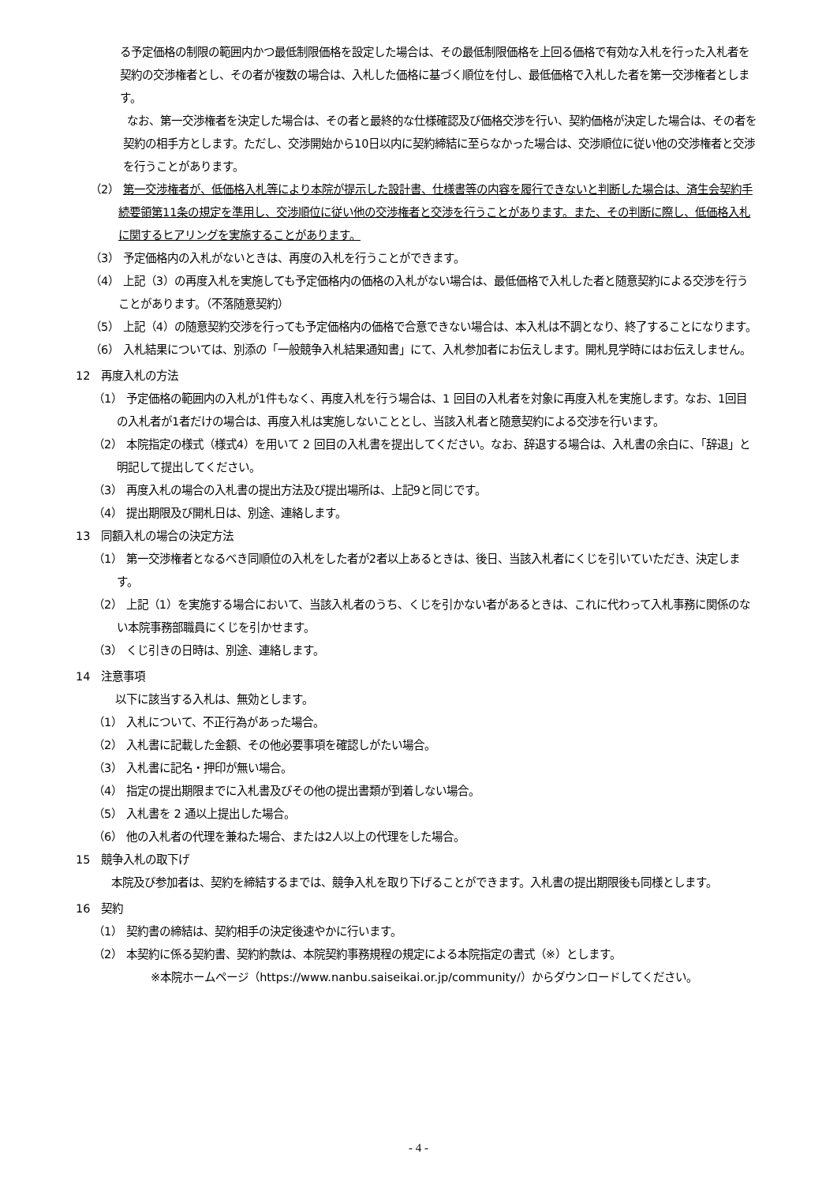る予定価格の制限の範囲内かつ最低制限価格を設定した場合は、その最低制限価格を上回る価格で有効な入札を行った入札者を契約の交渉権者とし、その者が複数の場合は、入札した価格に基づく順位を付し、最低価格で入札した者を第一交渉権者とします。
なお、第一交渉権者を決定した場合は、その者と最終的な仕様確認及び価格交渉を行い、契約価格が決定した場合は、その者を契約の相手方とします。ただし、交渉開始から10日以内に契約締結に至らなかった場合は、交渉順位に従い他の交渉権者と交渉を行うことがあります。
（2） 第一交渉権者が、低価格入札等により本院が提示した設計書、仕様書等の内容を履行できないと判断した場合は、済生会契約手続要領第11条の規定を準用し、交渉順位に従い他の交渉権者と交渉を行うことがあります。また、その判断に際し、低価格入札に関するヒアリングを実施することがあります。
（3） 予定価格内の入札がないときは、再度の入札を行うことができます。
（4） 上記（3）の再度入札を実施しても予定価格内の価格の入札がない場合は、最低価格で入札した者と随意契約による交渉を行うことがあります。（不落随意契約）
（5） 上記（4）の随意契約交渉を行っても予定価格内の価格で合意できない場合は、本入札は不調となり、終了することになります。
（6） 入札結果については、別添の「一般競争入札結果通知書」にて、入札参加者にお伝えします。開札見学時にはお伝えしません。
12　再度入札の方法
（1） 予定価格の範囲内の入札が1件もなく、再度入札を行う場合は、1 回目の入札者を対象に再度入札を実施します。なお、1回目の入札者が1者だけの場合は、再度入札は実施しないこととし、当該入札者と随意契約による交渉を行います。
（2） 本院指定の様式（様式4）を用いて 2 回目の入札書を提出してください。なお、辞退する場合は、入札書の余白に、「辞退」と明記して提出してください。
（3） 再度入札の場合の入札書の提出方法及び提出場所は、上記9と同じです。
（4） 提出期限及び開札日は、別途、連絡します。
13　同額入札の場合の決定方法
（1） 第一交渉権者となるべき同順位の入札をした者が2者以上あるときは、後日、当該入札者にくじを引いていただき、決定します。
（2） 上記（1）を実施する場合において、当該入札者のうち、くじを引かない者があるときは、これに代わって入札事務に関係のない本院事務部職員にくじを引かせます。
（3） くじ引きの日時は、別途、連絡します。
14　注意事項
以下に該当する入札は、無効とします。
（1） 入札について、不正行為があった場合。
（2） 入札書に記載した金額、その他必要事項を確認しがたい場合。
（3） 入札書に記名・押印が無い場合。
（4） 指定の提出期限までに入札書及びその他の提出書類が到着しない場合。
（5） 入札書を 2 通以上提出した場合。
（6） 他の入札者の代理を兼ねた場合、または2人以上の代理をした場合。
15　競争入札の取下げ
本院及び参加者は、契約を締結するまでは、競争入札を取り下げることができます。入札書の提出期限後も同様とします。
16　契約
（1） 契約書の締結は、契約相手の決定後速やかに行います。
（2） 本契約に係る契約書、契約約款は、本院契約事務規程の規定による本院指定の書式（※）とします。
※本院ホームページ（https://www.nanbu.saiseikai.or.jp/community/）からダウンロードしてください。
- 4 -